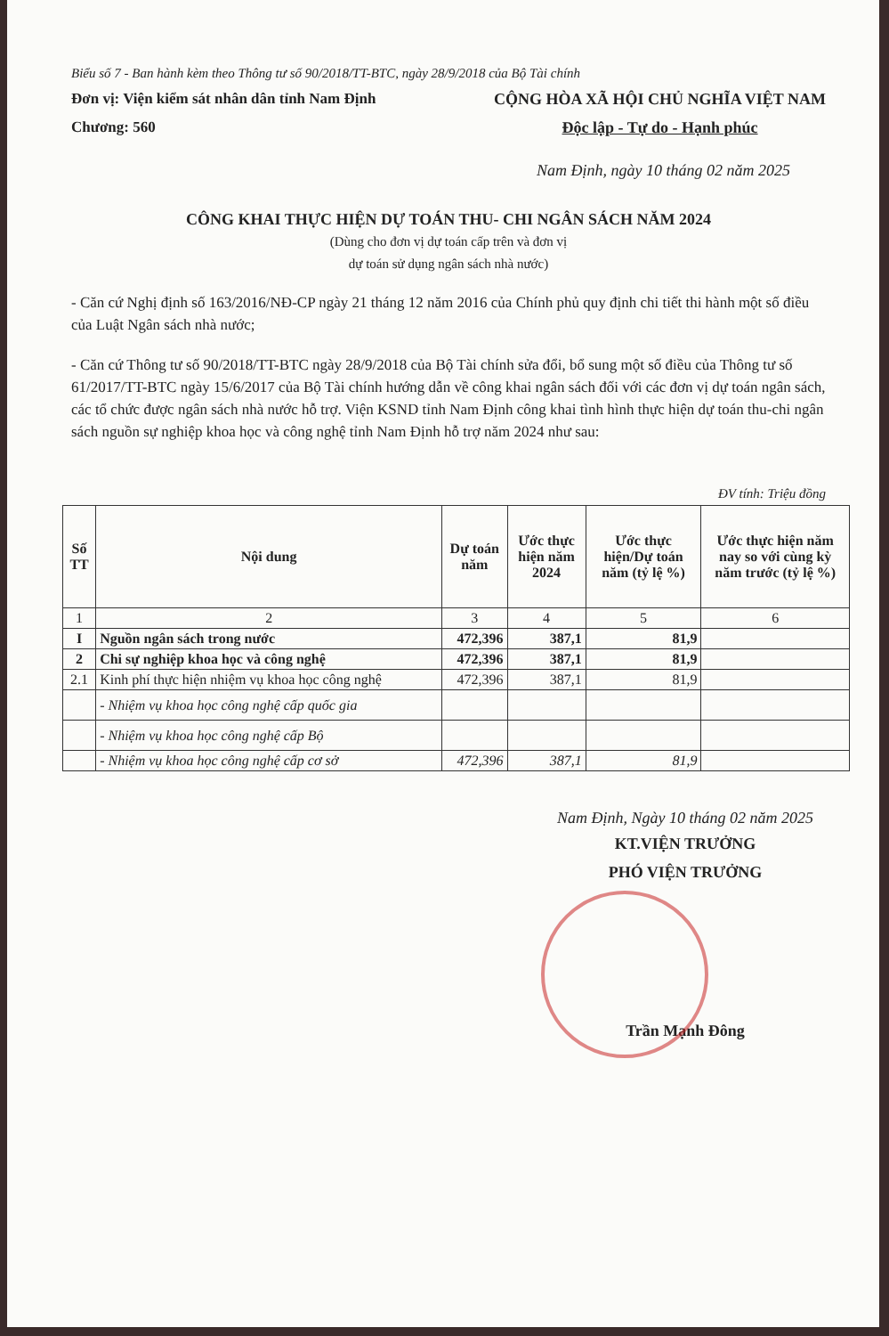Biểu số 7 - Ban hành kèm theo Thông tư số 90/2018/TT-BTC, ngày 28/9/2018 của Bộ Tài chính
Đơn vị: Viện kiểm sát nhân dân tỉnh Nam Định
Chương: 560
CỘNG HÒA XÃ HỘI CHỦ NGHĨA VIỆT NAM
Độc lập - Tự do - Hạnh phúc
Nam Định, ngày 10 tháng 02 năm 2025
CÔNG KHAI THỰC HIỆN DỰ TOÁN THU- CHI NGÂN SÁCH NĂM 2024
(Dùng cho đơn vị dự toán cấp trên và đơn vị
dự toán sử dụng ngân sách nhà nước)
- Căn cứ Nghị định số 163/2016/NĐ-CP ngày 21 tháng 12 năm 2016 của Chính phủ quy định chi tiết thi hành một số điều của Luật Ngân sách nhà nước;
- Căn cứ Thông tư số 90/2018/TT-BTC ngày 28/9/2018 của Bộ Tài chính sửa đổi, bổ sung một số điều của Thông tư số 61/2017/TT-BTC ngày 15/6/2017 của Bộ Tài chính hướng dẫn về công khai ngân sách đối với các đơn vị dự toán ngân sách, các tổ chức được ngân sách nhà nước hỗ trợ. Viện KSND tỉnh Nam Định công khai tình hình thực hiện dự toán thu-chi ngân sách nguồn sự nghiệp khoa học và công nghệ tỉnh Nam Định hỗ trợ năm 2024 như sau:
ĐV tính: Triệu đồng
| Số TT | Nội dung | Dự toán năm | Ước thực hiện năm 2024 | Ước thực hiện/Dự toán năm (tỷ lệ %) | Ước thực hiện năm nay so với cùng kỳ năm trước (tỷ lệ %) |
| --- | --- | --- | --- | --- | --- |
| 1 | 2 | 3 | 4 | 5 | 6 |
| I | Nguồn ngân sách trong nước | 472,396 | 387,1 | 81,9 | |
| 2 | Chi sự nghiệp khoa học và công nghệ | 472,396 | 387,1 | 81,9 | |
| 2.1 | Kinh phí thực hiện nhiệm vụ khoa học công nghệ | 472,396 | 387,1 | 81,9 | |
| | - Nhiệm vụ khoa học công nghệ cấp quốc gia | | | | |
| | - Nhiệm vụ khoa học công nghệ cấp Bộ | | | | |
| | - Nhiệm vụ khoa học công nghệ cấp cơ sở | 472,396 | 387,1 | 81,9 | |
Nam Định, Ngày 10 tháng 02 năm 2025
KT.VIỆN TRƯỞNG
PHÓ VIỆN TRƯỞNG
Trần Mạnh Đông